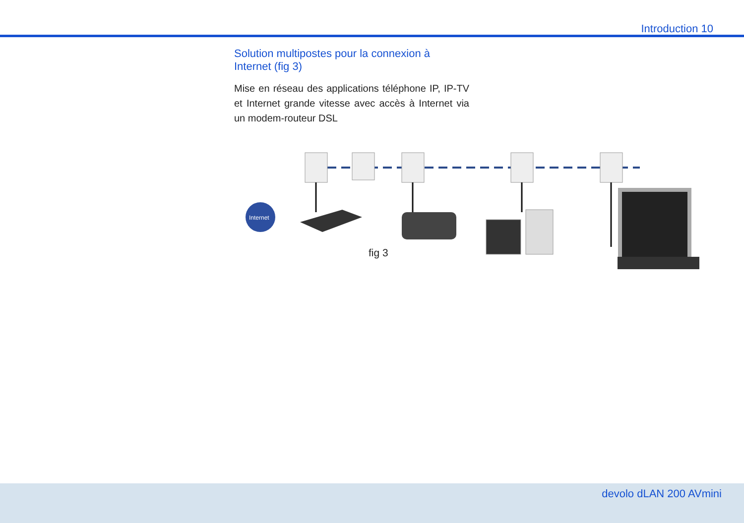Introduction 10
Solution multipostes pour la connexion à Internet (fig 3)
Mise en réseau des applications téléphone IP, IP-TV et Internet grande vitesse avec accès à Internet via un modem-routeur DSL
Internet
fig 3
devolo dLAN 200 AVmini